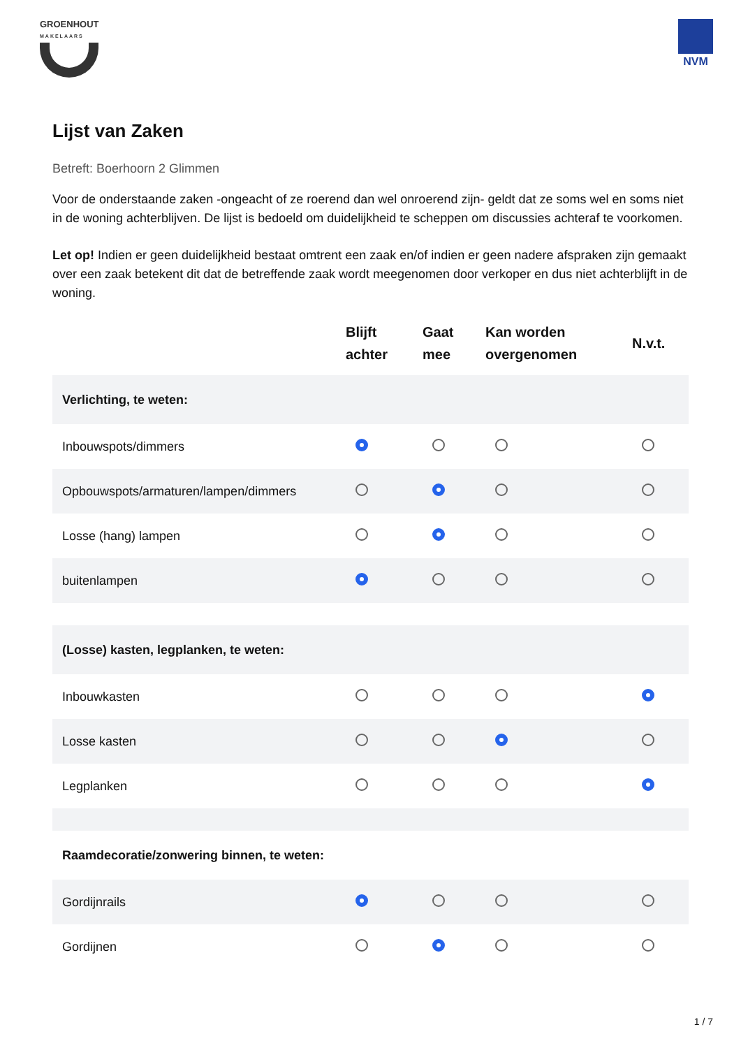GROENHOUT
MAKELAARS
NVM
Lijst van Zaken
Betreft: Boerhoorn 2 Glimmen
Voor de onderstaande zaken -ongeacht of ze roerend dan wel onroerend zijn- geldt dat ze soms wel en soms niet in de woning achterblijven. De lijst is bedoeld om duidelijkheid te scheppen om discussies achteraf te voorkomen.
Let op! Indien er geen duidelijkheid bestaat omtrent een zaak en/of indien er geen nadere afspraken zijn gemaakt over een zaak betekent dit dat de betreffende zaak wordt meegenomen door verkoper en dus niet achterblijft in de woning.
| | Blijft achter | Gaat mee | Kan worden overgenomen | N.v.t. |
| --- | --- | --- | --- | --- |
| Verlichting, te weten: | | | | |
| Inbouwspots/dimmers | | | | |
| Opbouwspots/armaturen/lampen/dimmers | | | | |
| Losse (hang) lampen | | | | |
| buitenlampen | | | | |
| (Losse) kasten, legplanken, te weten: | | | | |
| Inbouwkasten | | | | |
| Losse kasten | | | | |
| Legplanken | | | | |
| Raamdecoratie/zonwering binnen, te weten: | | | | |
| Gordijnrails | | | | |
| Gordijnen | | | | |
1 / 7